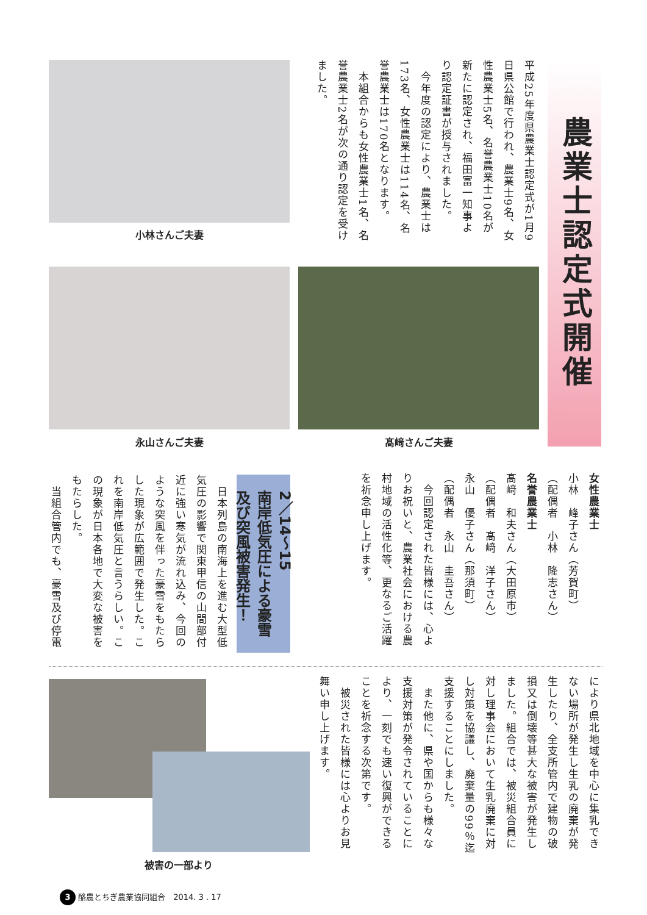農業士認定式開催
平成25年度県農業士認定式が1月9日県公館で行われ、農業士9名、女性農業士5名、名誉農業士10名が新たに認定され、福田富一知事より認定証書が授与されました。
　今年度の認定により、農業士は173名、女性農業士は114名、名誉農業士は170名となります。
　本組合からも女性農業士1名、名誉農業士2名が次の通り認定を受けました。
小林さんご夫妻
永山さんご夫妻 髙﨑さんご夫妻
女性農業士
小林　峰子さん（芳賀町）
（配偶者　小林　隆志さん）
名誉農業士
髙﨑　和夫さん（大田原市）
（配偶者　髙﨑　洋子さん）
永山　優子さん（那須町）
（配偶者　永山　圭吾さん）
　今回認定された皆様には、心よりお祝いと、農業社会における農村地域の活性化等、更なるご活躍を祈念申し上げます。
2／14～15
南岸低気圧による豪雪
及び突風被害発生！
　日本列島の南海上を進む大型低気圧の影響で関東甲信の山間部付近に強い寒気が流れ込み、今回のような突風を伴った豪雪をもたらした現象が広範囲で発生した。これを南岸低気圧と言うらしい。この現象が日本各地で大変な被害をもたらした。
　当組合管内でも、豪雪及び停電
により県北地域を中心に集乳できない場所が発生し生乳の廃棄が発生したり、全支所管内で建物の破損又は倒壊等甚大な被害が発生しました。組合では、被災組合員に対し理事会において生乳廃棄に対し対策を協議し、廃棄量の99％迄支援することにしました。
　また他に、県や国からも様々な支援対策が発令されていることにより、一刻でも速い復興ができることを祈念する次第です。
　被災された皆様には心よりお見舞い申し上げます。
被害の一部より
3 酪農とちぎ農業協同組合　2014. 3 . 17